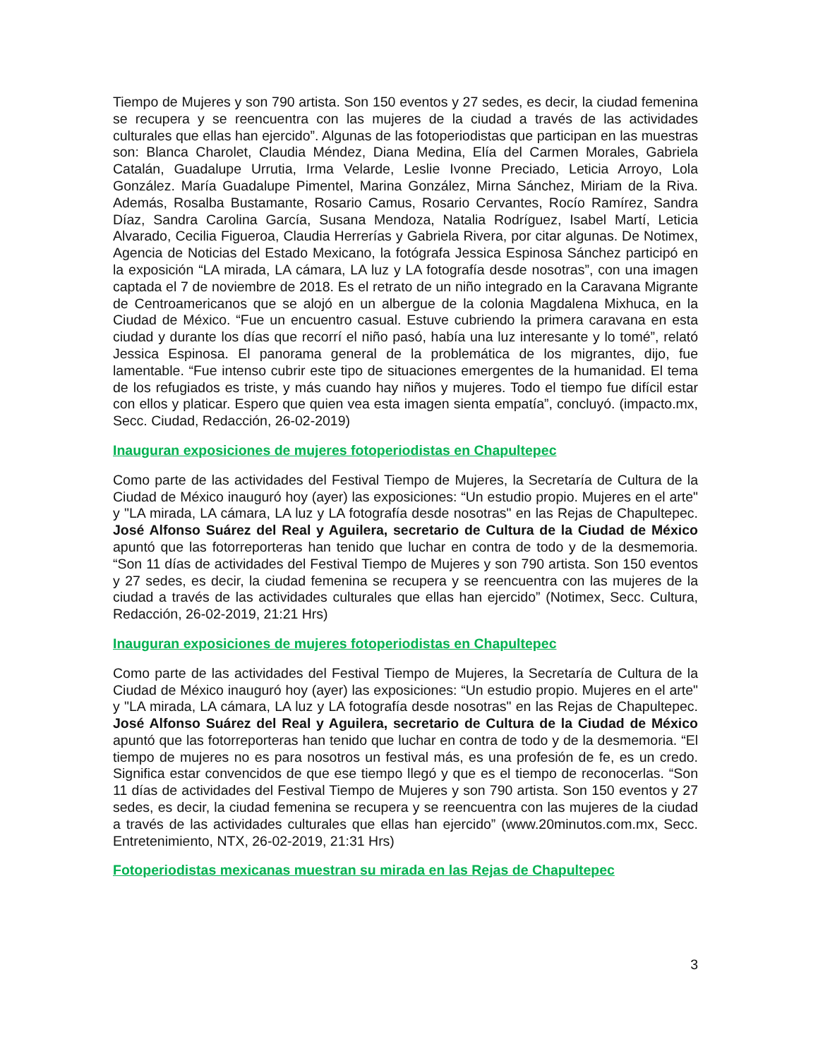Tiempo de Mujeres y son 790 artista. Son 150 eventos y 27 sedes, es decir, la ciudad femenina se recupera y se reencuentra con las mujeres de la ciudad a través de las actividades culturales que ellas han ejercido”. Algunas de las fotoperiodistas que participan en las muestras son: Blanca Charolet, Claudia Méndez, Diana Medina, Elía del Carmen Morales, Gabriela Catalán, Guadalupe Urrutia, Irma Velarde, Leslie Ivonne Preciado, Leticia Arroyo, Lola González. María Guadalupe Pimentel, Marina González, Mirna Sánchez, Miriam de la Riva. Además, Rosalba Bustamante, Rosario Camus, Rosario Cervantes, Rocío Ramírez, Sandra Díaz, Sandra Carolina García, Susana Mendoza, Natalia Rodríguez, Isabel Martí, Leticia Alvarado, Cecilia Figueroa, Claudia Herrerías y Gabriela Rivera, por citar algunas. De Notimex, Agencia de Noticias del Estado Mexicano, la fotógrafa Jessica Espinosa Sánchez participó en la exposición “LA mirada, LA cámara, LA luz y LA fotografía desde nosotras”, con una imagen captada el 7 de noviembre de 2018. Es el retrato de un niño integrado en la Caravana Migrante de Centroamericanos que se alojó en un albergue de la colonia Magdalena Mixhuca, en la Ciudad de México. “Fue un encuentro casual. Estuve cubriendo la primera caravana en esta ciudad y durante los días que recorrí el niño pasó, había una luz interesante y lo tomé”, relató Jessica Espinosa. El panorama general de la problemática de los migrantes, dijo, fue lamentable. “Fue intenso cubrir este tipo de situaciones emergentes de la humanidad. El tema de los refugiados es triste, y más cuando hay niños y mujeres. Todo el tiempo fue difícil estar con ellos y platicar. Espero que quien vea esta imagen sienta empatía”, concluyó. (impacto.mx, Secc. Ciudad, Redacción, 26-02-2019)
Inauguran exposiciones de mujeres fotoperiodistas en Chapultepec
Como parte de las actividades del Festival Tiempo de Mujeres, la Secretaría de Cultura de la Ciudad de México inauguró hoy (ayer) las exposiciones: “Un estudio propio. Mujeres en el arte" y "LA mirada, LA cámara, LA luz y LA fotografía desde nosotras" en las Rejas de Chapultepec. José Alfonso Suárez del Real y Aguilera, secretario de Cultura de la Ciudad de México apuntó que las fotorreporteras han tenido que luchar en contra de todo y de la desmemoria. “Son 11 días de actividades del Festival Tiempo de Mujeres y son 790 artista. Son 150 eventos y 27 sedes, es decir, la ciudad femenina se recupera y se reencuentra con las mujeres de la ciudad a través de las actividades culturales que ellas han ejercido” (Notimex, Secc. Cultura, Redacción, 26-02-2019, 21:21 Hrs)
Inauguran exposiciones de mujeres fotoperiodistas en Chapultepec
Como parte de las actividades del Festival Tiempo de Mujeres, la Secretaría de Cultura de la Ciudad de México inauguró hoy (ayer) las exposiciones: “Un estudio propio. Mujeres en el arte" y "LA mirada, LA cámara, LA luz y LA fotografía desde nosotras" en las Rejas de Chapultepec. José Alfonso Suárez del Real y Aguilera, secretario de Cultura de la Ciudad de México apuntó que las fotorreporteras han tenido que luchar en contra de todo y de la desmemoria. “El tiempo de mujeres no es para nosotros un festival más, es una profesión de fe, es un credo. Significa estar convencidos de que ese tiempo llegó y que es el tiempo de reconocerlas. “Son 11 días de actividades del Festival Tiempo de Mujeres y son 790 artista. Son 150 eventos y 27 sedes, es decir, la ciudad femenina se recupera y se reencuentra con las mujeres de la ciudad a través de las actividades culturales que ellas han ejercido” (www.20minutos.com.mx, Secc. Entretenimiento, NTX, 26-02-2019, 21:31 Hrs)
Fotoperiodistas mexicanas muestran su mirada en las Rejas de Chapultepec
3